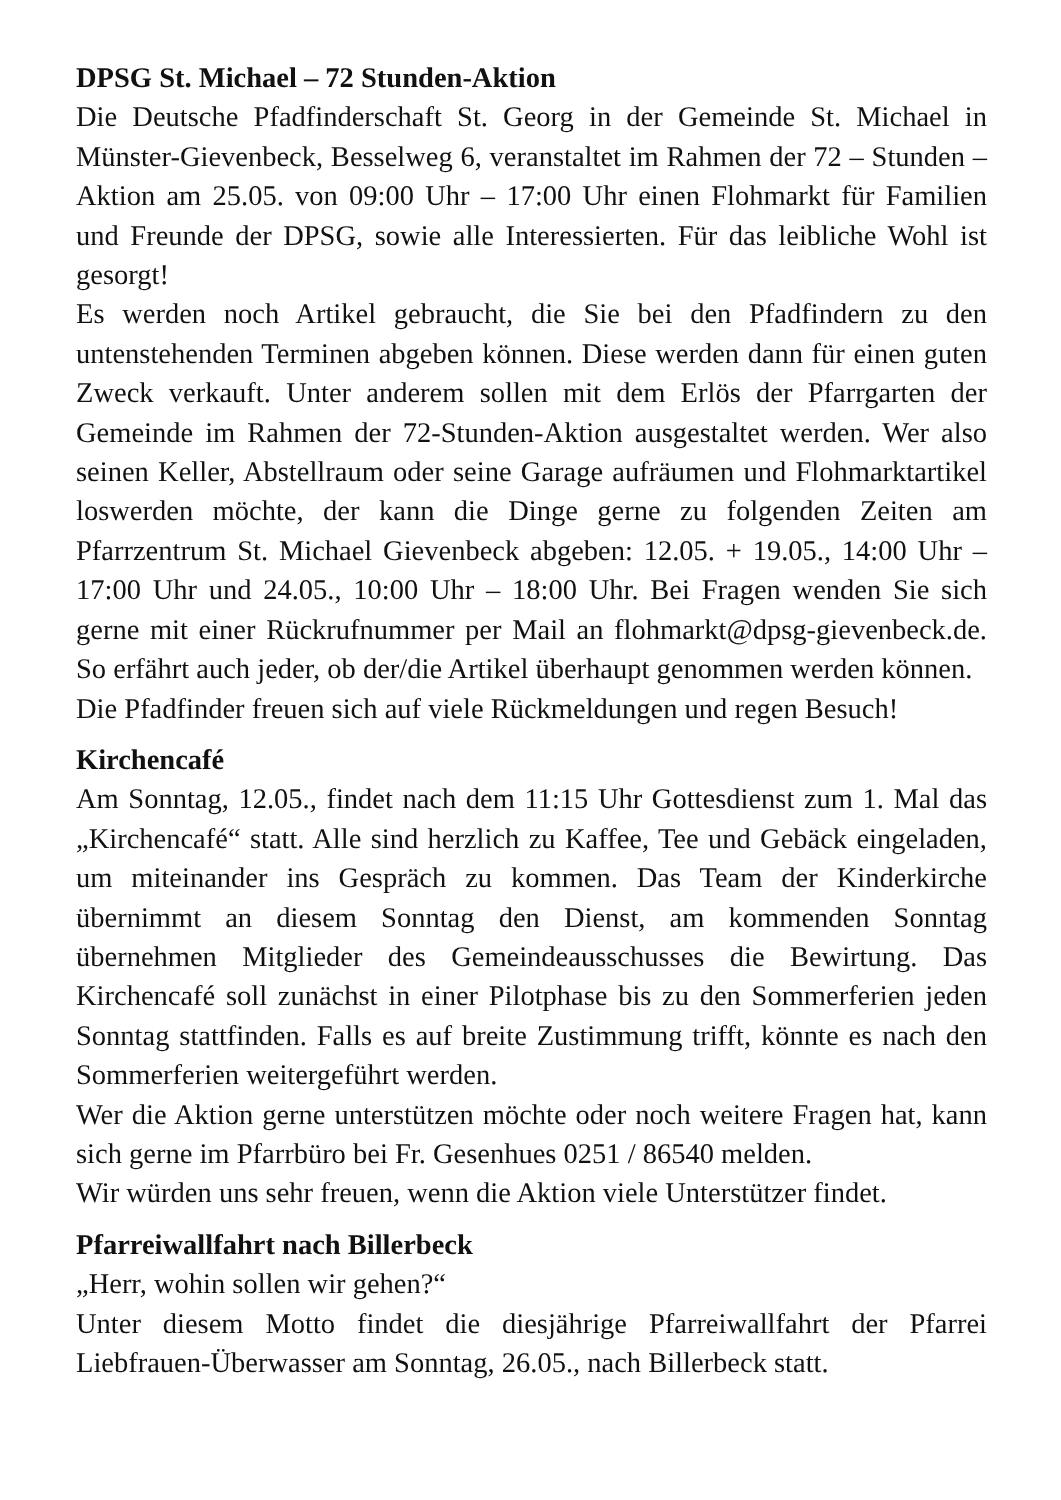DPSG St. Michael – 72 Stunden-Aktion
Die Deutsche Pfadfinderschaft St. Georg in der Gemeinde St. Michael in Münster-Gievenbeck, Besselweg 6, veranstaltet im Rahmen der 72 – Stunden – Aktion am 25.05. von 09:00 Uhr – 17:00 Uhr einen Flohmarkt für Familien und Freunde der DPSG, sowie alle Interessierten. Für das leibliche Wohl ist gesorgt!
Es werden noch Artikel gebraucht, die Sie bei den Pfadfindern zu den untenstehenden Terminen abgeben können. Diese werden dann für einen guten Zweck verkauft. Unter anderem sollen mit dem Erlös der Pfarrgarten der Gemeinde im Rahmen der 72-Stunden-Aktion ausgestaltet werden. Wer also seinen Keller, Abstellraum oder seine Garage aufräumen und Flohmarktartikel loswerden möchte, der kann die Dinge gerne zu folgenden Zeiten am Pfarrzentrum St. Michael Gievenbeck abgeben: 12.05. + 19.05., 14:00 Uhr – 17:00 Uhr und 24.05., 10:00 Uhr – 18:00 Uhr. Bei Fragen wenden Sie sich gerne mit einer Rückrufnummer per Mail an flohmarkt@dpsg-gievenbeck.de. So erfährt auch jeder, ob der/die Artikel überhaupt genommen werden können.
Die Pfadfinder freuen sich auf viele Rückmeldungen und regen Besuch!
Kirchencafé
Am Sonntag, 12.05., findet nach dem 11:15 Uhr Gottesdienst zum 1. Mal das „Kirchencafé“ statt. Alle sind herzlich zu Kaffee, Tee und Gebäck eingeladen, um miteinander ins Gespräch zu kommen. Das Team der Kinderkirche übernimmt an diesem Sonntag den Dienst, am kommenden Sonntag übernehmen Mitglieder des Gemeindeausschusses die Bewirtung. Das Kirchencafé soll zunächst in einer Pilotphase bis zu den Sommerferien jeden Sonntag stattfinden. Falls es auf breite Zustimmung trifft, könnte es nach den Sommerferien weitergeführt werden.
Wer die Aktion gerne unterstützen möchte oder noch weitere Fragen hat, kann sich gerne im Pfarrbüro bei Fr. Gesenhues 0251 / 86540 melden.
Wir würden uns sehr freuen, wenn die Aktion viele Unterstützer findet.
Pfarreiwallfahrt nach Billerbeck
„Herr, wohin sollen wir gehen?“
Unter diesem Motto findet die diesjährige Pfarreiwallfahrt der Pfarrei Liebfrauen-Überwasser am Sonntag, 26.05., nach Billerbeck statt.